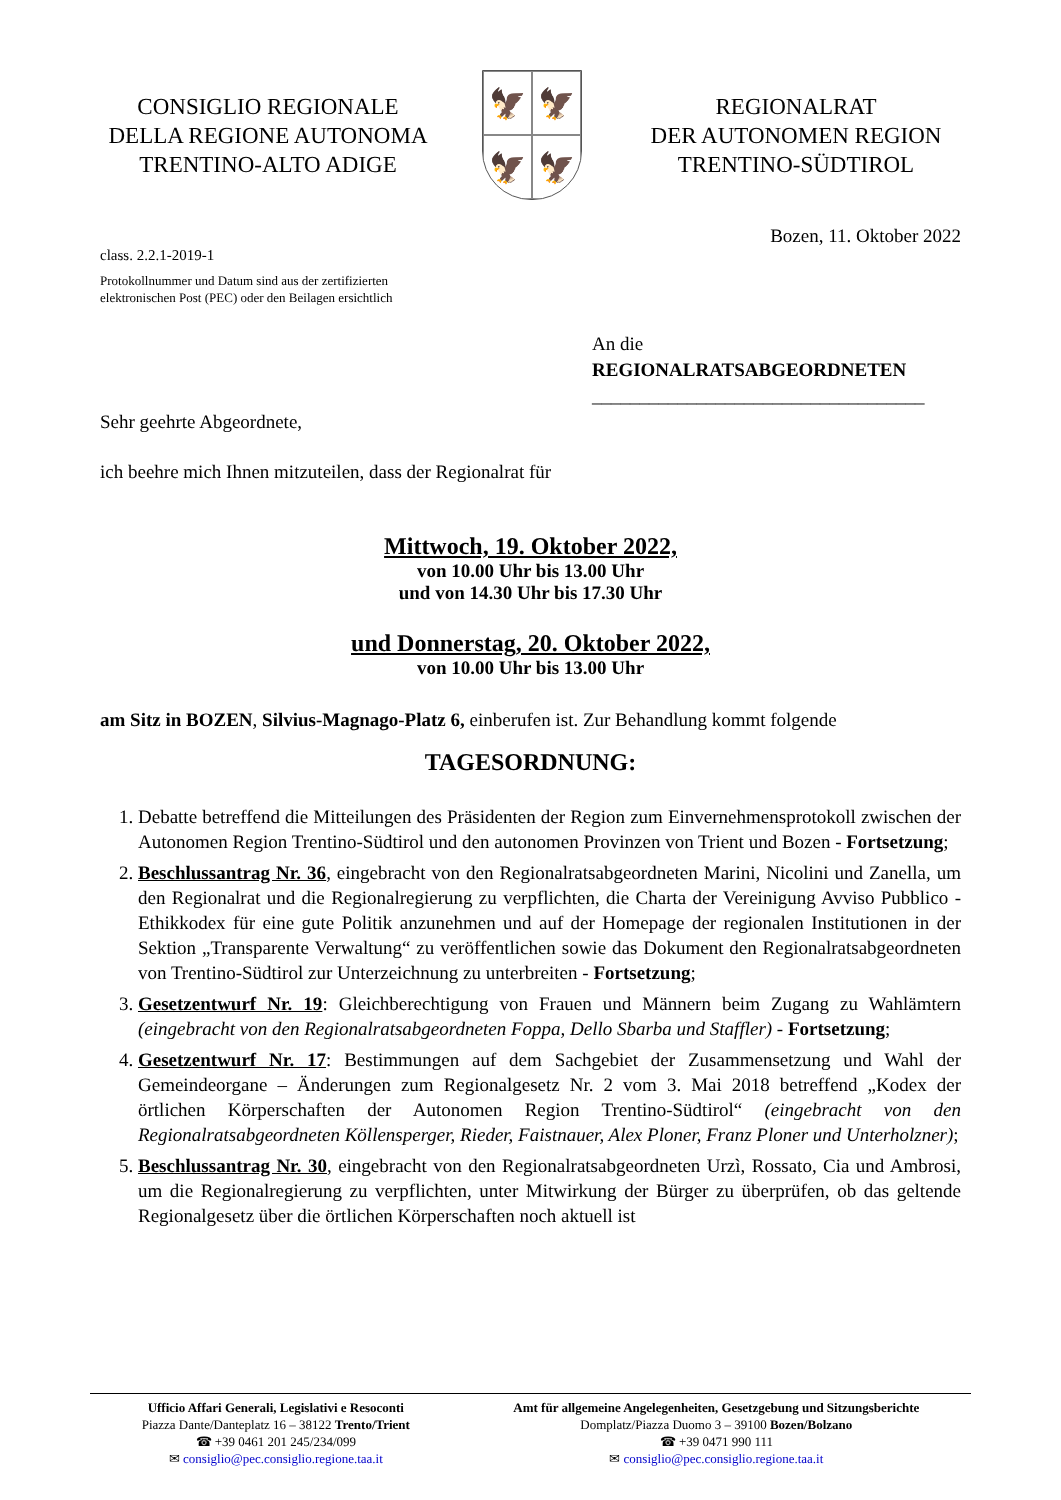CONSIGLIO REGIONALE
DELLA REGIONE AUTONOMA
TRENTINO-ALTO ADIGE
🦅
🦅
🦅
🦅
REGIONALRAT
DER AUTONOMEN REGION
TRENTINO-SÜDTIROL
Bozen, 11. Oktober 2022
class. 2.2.1-2019-1
Protokollnummer und Datum sind aus der zertifizierten
elektronischen Post (PEC) oder den Beilagen ersichtlich
An die
REGIONALRATSABGEORDNETEN
___________________________________
Sehr geehrte Abgeordnete,
ich beehre mich Ihnen mitzuteilen, dass der Regionalrat für
Mittwoch, 19. Oktober 2022,
von 10.00 Uhr bis 13.00 Uhr
und von 14.30 Uhr bis 17.30 Uhr
und Donnerstag, 20. Oktober 2022,
von 10.00 Uhr bis 13.00 Uhr
am Sitz in BOZEN, Silvius-Magnago-Platz 6, einberufen ist. Zur Behandlung kommt folgende
TAGESORDNUNG:
1. Debatte betreffend die Mitteilungen des Präsidenten der Region zum Einvernehmensprotokoll zwischen der Autonomen Region Trentino-Südtirol und den autonomen Provinzen von Trient und Bozen - Fortsetzung;
2. Beschlussantrag Nr. 36, eingebracht von den Regionalratsabgeordneten Marini, Nicolini und Zanella, um den Regionalrat und die Regionalregierung zu verpflichten, die Charta der Vereinigung Avviso Pubblico - Ethikkodex für eine gute Politik anzunehmen und auf der Homepage der regionalen Institutionen in der Sektion „Transparente Verwaltung“ zu veröffentlichen sowie das Dokument den Regionalratsabgeordneten von Trentino-Südtirol zur Unterzeichnung zu unterbreiten - Fortsetzung;
3. Gesetzentwurf Nr. 19: Gleichberechtigung von Frauen und Männern beim Zugang zu Wahlämtern (eingebracht von den Regionalratsabgeordneten Foppa, Dello Sbarba und Staffler) - Fortsetzung;
4. Gesetzentwurf Nr. 17: Bestimmungen auf dem Sachgebiet der Zusammensetzung und Wahl der Gemeindeorgane – Änderungen zum Regionalgesetz Nr. 2 vom 3. Mai 2018 betreffend „Kodex der örtlichen Körperschaften der Autonomen Region Trentino-Südtirol“ (eingebracht von den Regionalratsabgeordneten Köllensperger, Rieder, Faistnauer, Alex Ploner, Franz Ploner und Unterholzner);
5. Beschlussantrag Nr. 30, eingebracht von den Regionalratsabgeordneten Urzì, Rossato, Cia und Ambrosi, um die Regionalregierung zu verpflichten, unter Mitwirkung der Bürger zu überprüfen, ob das geltende Regionalgesetz über die örtlichen Körperschaften noch aktuell ist
Ufficio Affari Generali, Legislativi e Resoconti
Piazza Dante/Danteplatz 16 – 38122 Trento/Trient
☎ +39 0461 201 245/234/099
✉ consiglio@pec.consiglio.regione.taa.it
Amt für allgemeine Angelegenheiten, Gesetzgebung und Sitzungsberichte
Domplatz/Piazza Duomo 3 – 39100 Bozen/Bolzano
☎ +39 0471 990 111
✉ consiglio@pec.consiglio.regione.taa.it